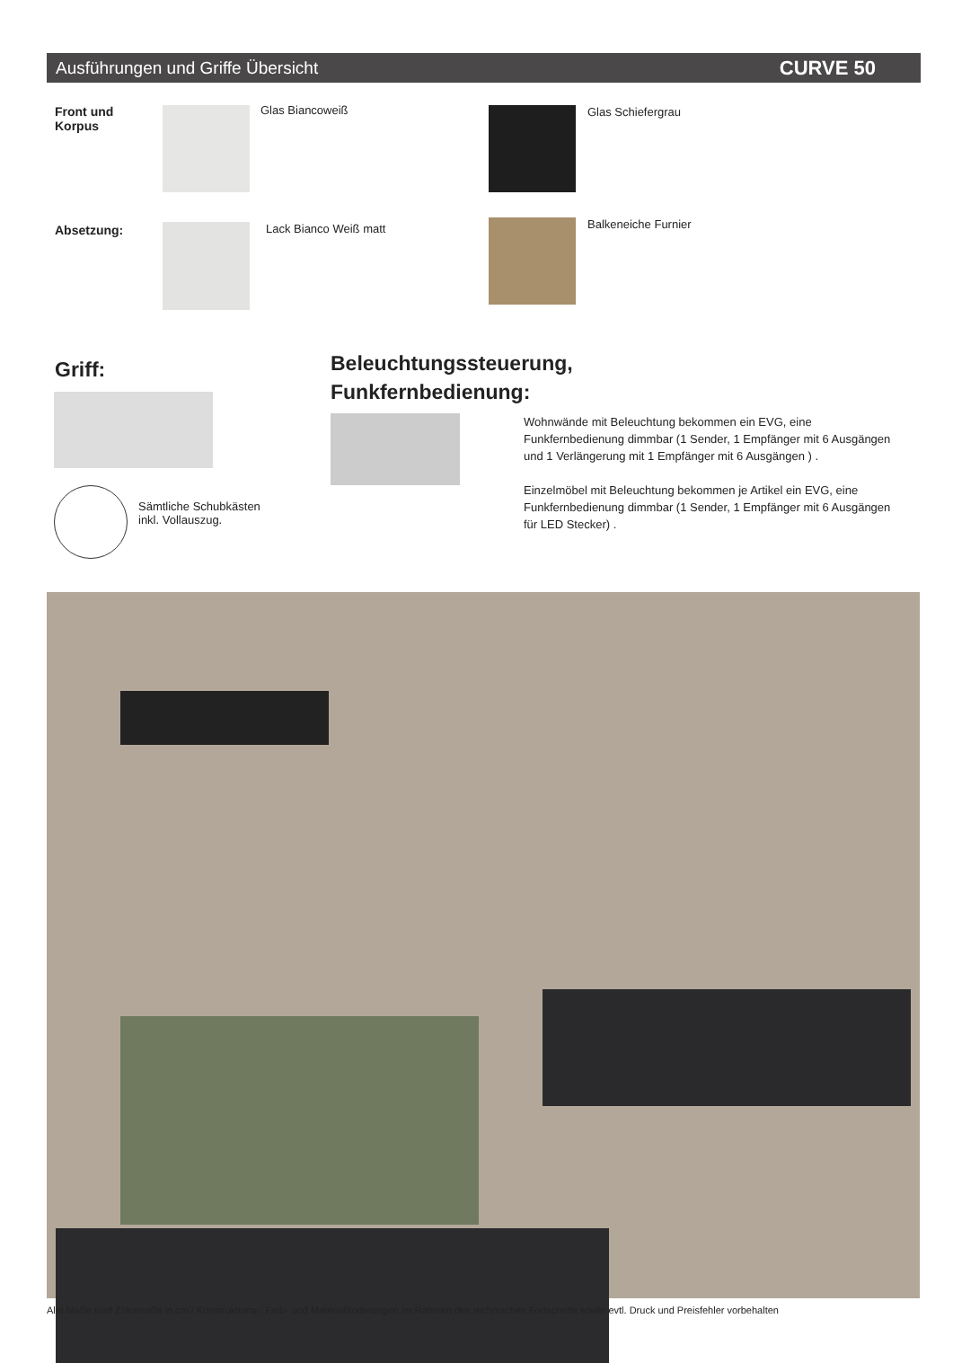Ausführungen und Griffe Übersicht CURVE 50
Front und
Korpus
Glas Biancoweiß Glas Schiefergrau
Absetzung: Lack Bianco Weiß matt Balkeneiche Furnier
Griff:
Beleuchtungssteuerung,
Funkfernbedienung:
Sämtliche Schubkästen
inkl. Vollauszug.
Wohnwände mit Beleuchtung bekommen ein EVG, eine Funkfernbedienung dimmbar (1 Sender, 1 Empfänger mit 6 Ausgängen und 1 Verlängerung mit 1 Empfänger mit 6 Ausgängen ) .
Einzelmöbel mit Beleuchtung bekommen je Artikel ein EVG, eine Funkfernbedienung dimmbar (1 Sender, 1 Empfänger mit 6 Ausgängen für LED Stecker) .
Alle Maße sind Zirkamaße in cm / Konstruktions-, Farb- und Materialänderungen im Rahmen des technischen Fortschritts sowie evtl. Druck und Preisfehler vorbehalten